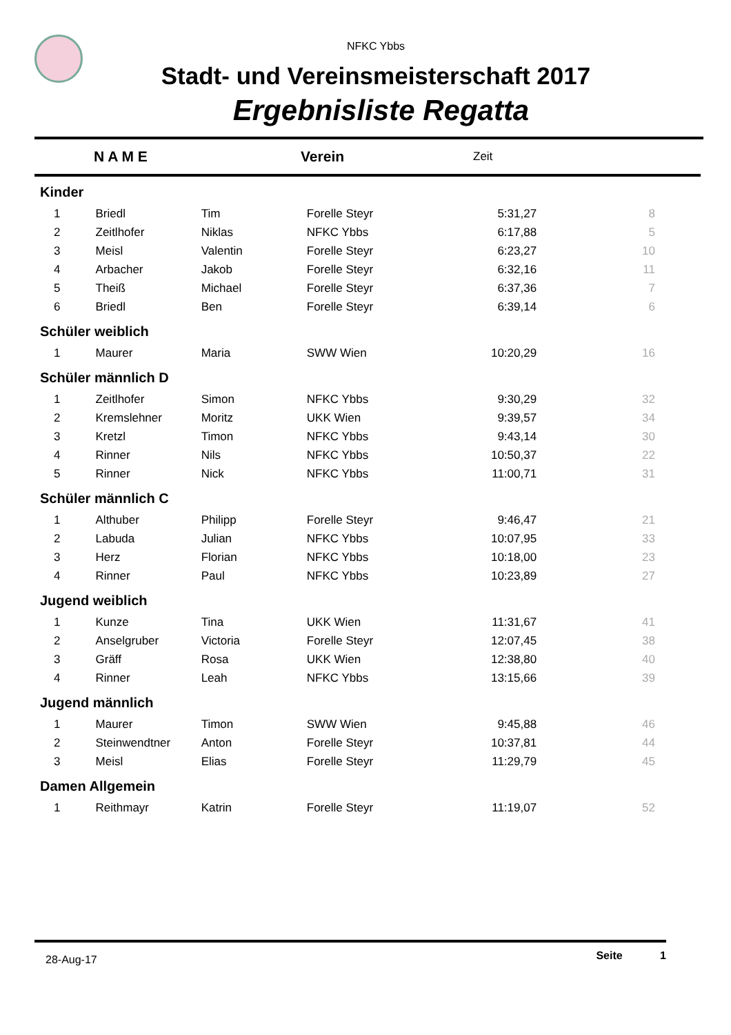NFKC Ybbs
Stadt- und Vereinsmeisterschaft 2017
Ergebnisliste Regatta
| | N A M E | Verein | Zeit | |
| Kinder | | | | | |
| 1 | Briedl | Tim | Forelle Steyr | 5:31,27 | 8 |
| 2 | Zeitlhofer | Niklas | NFKC Ybbs | 6:17,88 | 5 |
| 3 | Meisl | Valentin | Forelle Steyr | 6:23,27 | 10 |
| 4 | Arbacher | Jakob | Forelle Steyr | 6:32,16 | 11 |
| 5 | Theiß | Michael | Forelle Steyr | 6:37,36 | 7 |
| 6 | Briedl | Ben | Forelle Steyr | 6:39,14 | 6 |
| Schüler weiblich | | | | | |
| 1 | Maurer | Maria | SWW Wien | 10:20,29 | 16 |
| Schüler männlich D | | | | | |
| 1 | Zeitlhofer | Simon | NFKC Ybbs | 9:30,29 | 32 |
| 2 | Kremslehner | Moritz | UKK Wien | 9:39,57 | 34 |
| 3 | Kretzl | Timon | NFKC Ybbs | 9:43,14 | 30 |
| 4 | Rinner | Nils | NFKC Ybbs | 10:50,37 | 22 |
| 5 | Rinner | Nick | NFKC Ybbs | 11:00,71 | 31 |
| Schüler männlich C | | | | | |
| 1 | Althuber | Philipp | Forelle Steyr | 9:46,47 | 21 |
| 2 | Labuda | Julian | NFKC Ybbs | 10:07,95 | 33 |
| 3 | Herz | Florian | NFKC Ybbs | 10:18,00 | 23 |
| 4 | Rinner | Paul | NFKC Ybbs | 10:23,89 | 27 |
| Jugend weiblich | | | | | |
| 1 | Kunze | Tina | UKK Wien | 11:31,67 | 41 |
| 2 | Anselgruber | Victoria | Forelle Steyr | 12:07,45 | 38 |
| 3 | Gräff | Rosa | UKK Wien | 12:38,80 | 40 |
| 4 | Rinner | Leah | NFKC Ybbs | 13:15,66 | 39 |
| Jugend männlich | | | | | |
| 1 | Maurer | Timon | SWW Wien | 9:45,88 | 46 |
| 2 | Steinwendtner | Anton | Forelle Steyr | 10:37,81 | 44 |
| 3 | Meisl | Elias | Forelle Steyr | 11:29,79 | 45 |
| Damen Allgemein | | | | | |
| 1 | Reithmayr | Katrin | Forelle Steyr | 11:19,07 | 52 |
28-Aug-17 Seite 1